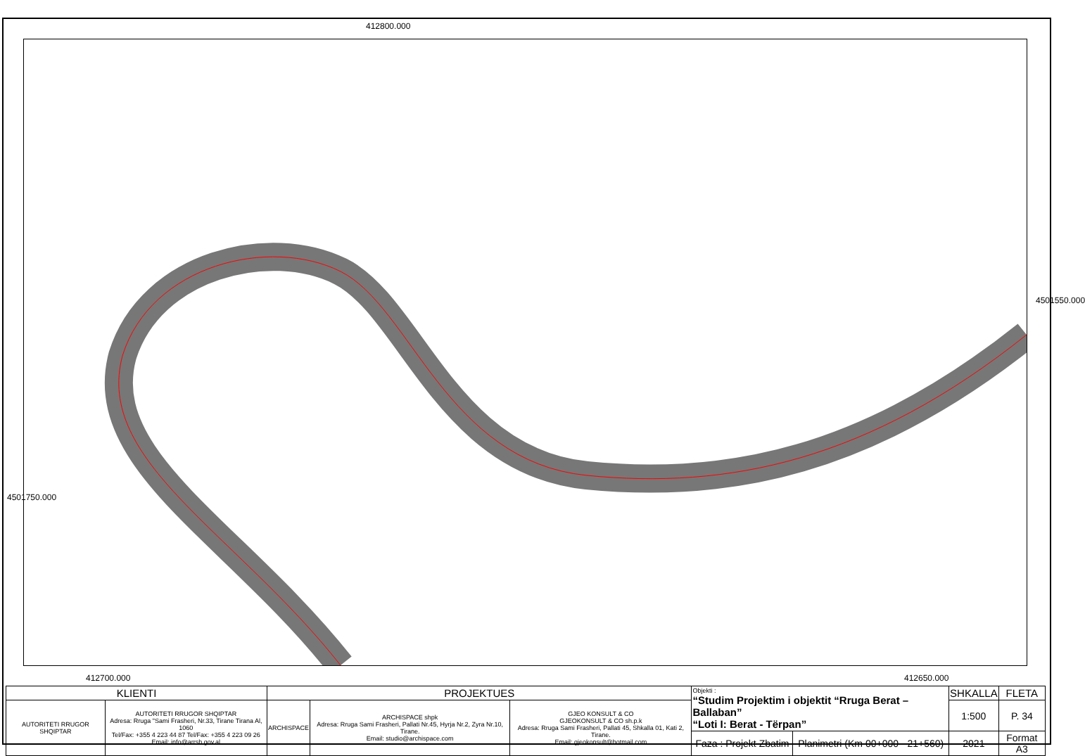412800.000
412700.000 412650.000
4501550.000
4501750.000
| KLIENTI | | PROJEKTUES | | | Objekti : “Studim Projektim i objektit “Rruga Berat – Ballaban” “Loti I: Berat - Tërpan” | | SHKALLA | FLETA |
| AUTORITETI RRUGOR SHQIPTAR | AUTORITETI RRUGOR SHQIPTAR Adresa: Rruga "Sami Frasheri, Nr.33, Tirane Tirana Al, 1060 Tel/Fax: +355 4 223 44 87 Tel/Fax: +355 4 223 09 26 Email: info@arrsh.gov.al | ARCHISPACE | ARCHISPACE shpk Adresa: Rruga Sami Frasheri, Pallati Nr.45, Hyrja Nr.2, Zyra Nr.10, Tirane. Email: studio@archispace.com | GJEO KONSULT & CO GJEOKONSULT & CO sh.p.k Adresa: Rruga Sami Frasheri, Pallati 45, Shkalla 01, Kati 2, Tirane. Email: gjeokonsult@hotmail.com | | | 1:500 | P. 34 |
| | | | | | Faza : Projekt Zbatim | Planimetri (Km 00+000 - 21+560) | 2021 | Format A3 |